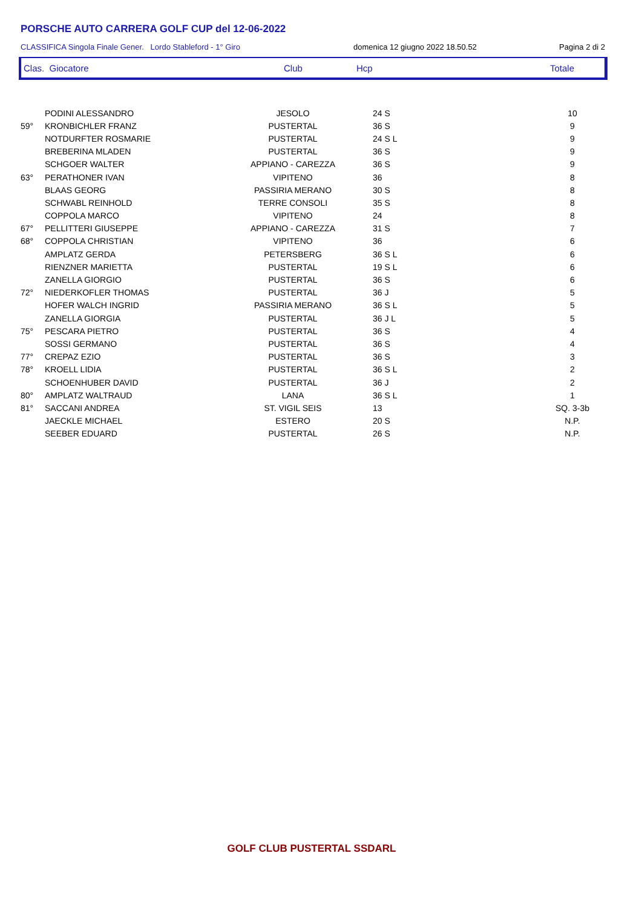PORSCHE AUTO CARRERA GOLF CUP del 12-06-2022
CLASSIFICA Singola Finale Gener. Lordo Stableford - 1° Giro domenica 12 giugno 2022 18.50.52 Pagina 2 di 2
Clas. Giocatore Club Hcp Totale
| | PODINI ALESSANDRO | JESOLO | 24 S | 10 |
| 59° | KRONBICHLER FRANZ | PUSTERTAL | 36 S | 9 |
| | NOTDURFTER ROSMARIE | PUSTERTAL | 24 S L | 9 |
| | BREBERINA MLADEN | PUSTERTAL | 36 S | 9 |
| | SCHGOER WALTER | APPIANO - CAREZZA | 36 S | 9 |
| 63° | PERATHONER IVAN | VIPITENO | 36 | 8 |
| | BLAAS GEORG | PASSIRIA MERANO | 30 S | 8 |
| | SCHWABL REINHOLD | TERRE CONSOLI | 35 S | 8 |
| | COPPOLA MARCO | VIPITENO | 24 | 8 |
| 67° | PELLITTERI GIUSEPPE | APPIANO - CAREZZA | 31 S | 7 |
| 68° | COPPOLA CHRISTIAN | VIPITENO | 36 | 6 |
| | AMPLATZ GERDA | PETERSBERG | 36 S L | 6 |
| | RIENZNER MARIETTA | PUSTERTAL | 19 S L | 6 |
| | ZANELLA GIORGIO | PUSTERTAL | 36 S | 6 |
| 72° | NIEDERKOFLER THOMAS | PUSTERTAL | 36 J | 5 |
| | HOFER WALCH INGRID | PASSIRIA MERANO | 36 S L | 5 |
| | ZANELLA GIORGIA | PUSTERTAL | 36 J L | 5 |
| 75° | PESCARA PIETRO | PUSTERTAL | 36 S | 4 |
| | SOSSI GERMANO | PUSTERTAL | 36 S | 4 |
| 77° | CREPAZ EZIO | PUSTERTAL | 36 S | 3 |
| 78° | KROELL LIDIA | PUSTERTAL | 36 S L | 2 |
| | SCHOENHUBER DAVID | PUSTERTAL | 36 J | 2 |
| 80° | AMPLATZ WALTRAUD | LANA | 36 S L | 1 |
| 81° | SACCANI ANDREA | ST. VIGIL SEIS | 13 | SQ. 3-3b |
| | JAECKLE MICHAEL | ESTERO | 20 S | N.P. |
| | SEEBER EDUARD | PUSTERTAL | 26 S | N.P. |
GOLF CLUB PUSTERTAL SSDARL